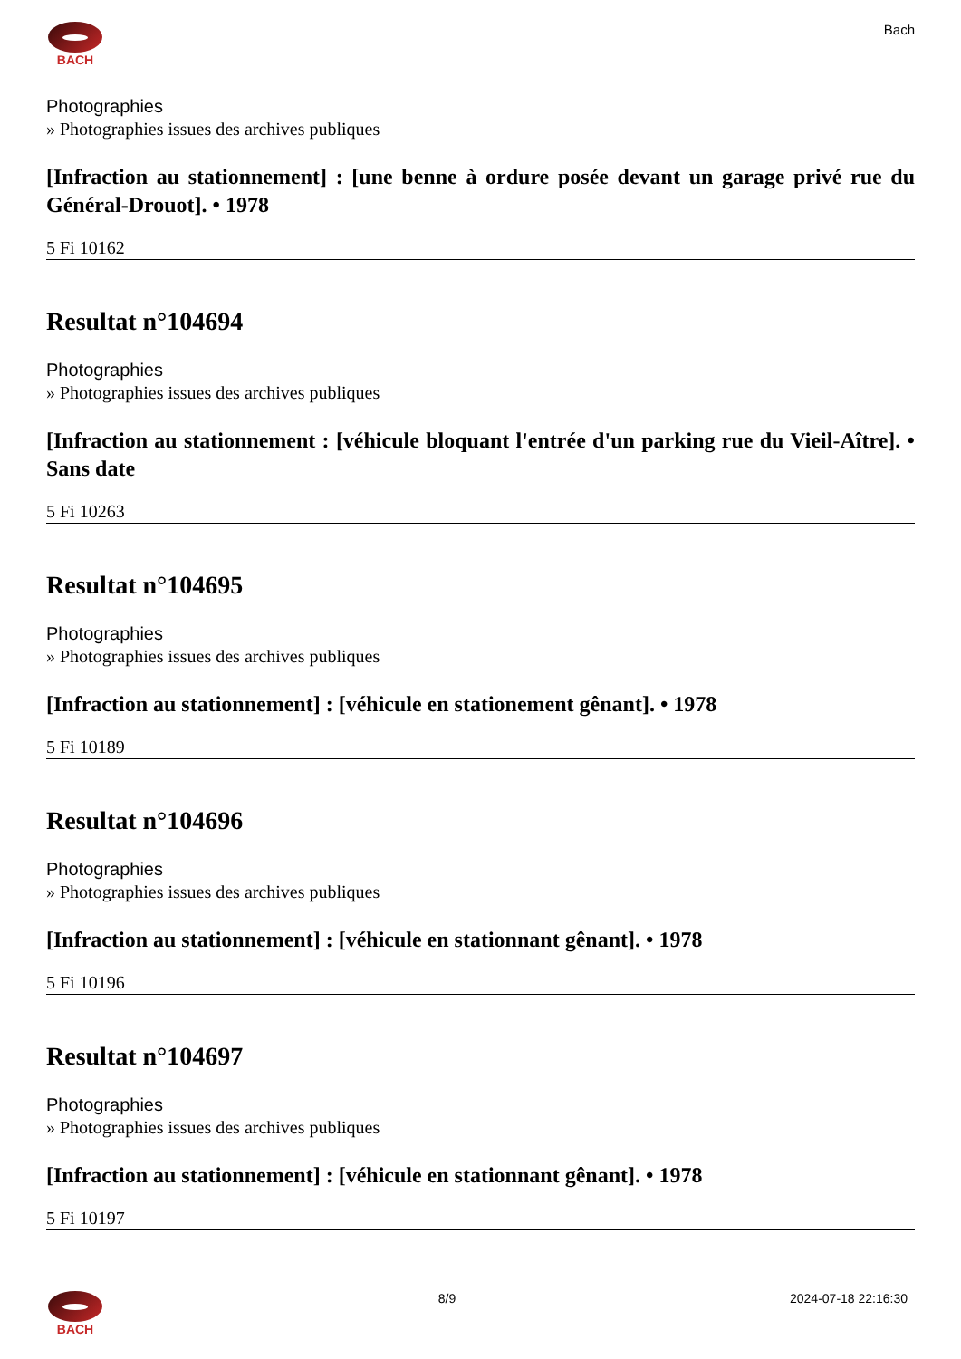BACH Bach
Photographies
» Photographies issues des archives publiques
[Infraction au stationnement] : [une benne à ordure posée devant un garage privé rue du Général-Drouot]. • 1978
5 Fi 10162
Resultat n°104694
Photographies
» Photographies issues des archives publiques
[Infraction au stationnement : [véhicule bloquant l'entrée d'un parking rue du Vieil-Aître]. • Sans date
5 Fi 10263
Resultat n°104695
Photographies
» Photographies issues des archives publiques
[Infraction au stationnement] : [véhicule en stationement gênant]. • 1978
5 Fi 10189
Resultat n°104696
Photographies
» Photographies issues des archives publiques
[Infraction au stationnement] : [véhicule en stationnant gênant]. • 1978
5 Fi 10196
Resultat n°104697
Photographies
» Photographies issues des archives publiques
[Infraction au stationnement] : [véhicule en stationnant gênant]. • 1978
5 Fi 10197
BACH 8/9 2024-07-18 22:16:30